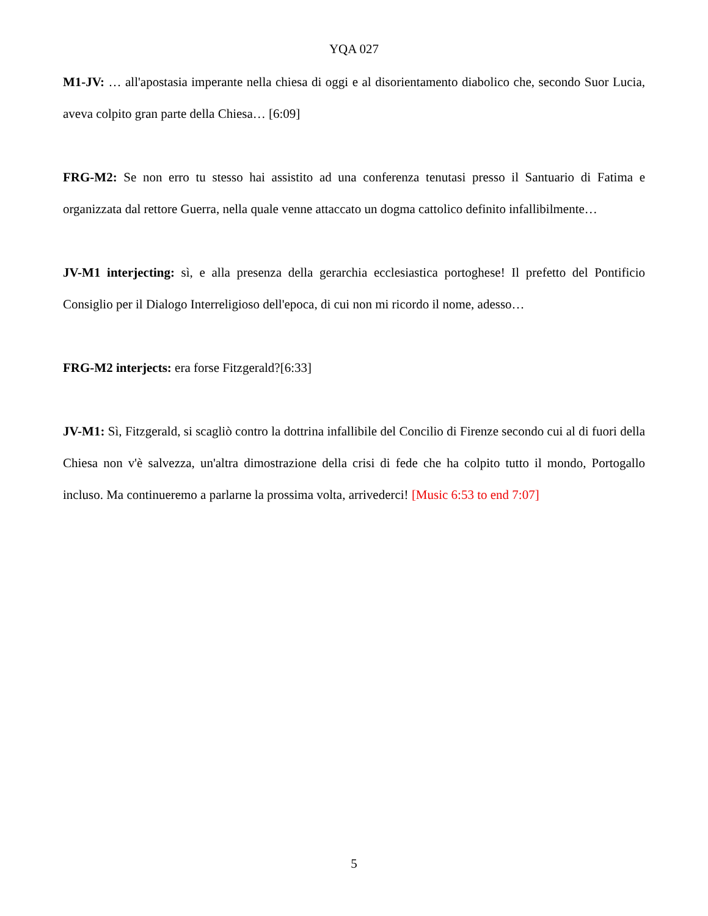YQA 027
M1-JV: … all'apostasia imperante nella chiesa di oggi e al disorientamento diabolico che, secondo Suor Lucia, aveva colpito gran parte della Chiesa… [6:09]
FRG-M2: Se non erro tu stesso hai assistito ad una conferenza tenutasi presso il Santuario di Fatima e organizzata dal rettore Guerra, nella quale venne attaccato un dogma cattolico definito infallibilmente…
JV-M1 interjecting: sì, e alla presenza della gerarchia ecclesiastica portoghese! Il prefetto del Pontificio Consiglio per il Dialogo Interreligioso dell'epoca, di cui non mi ricordo il nome, adesso…
FRG-M2 interjects: era forse Fitzgerald?[6:33]
JV-M1: Sì, Fitzgerald, si scagliò contro la dottrina infallibile del Concilio di Firenze secondo cui al di fuori della Chiesa non v'è salvezza, un'altra dimostrazione della crisi di fede che ha colpito tutto il mondo, Portogallo incluso. Ma continueremo a parlarne la prossima volta, arrivederci! [Music 6:53 to end 7:07]
5